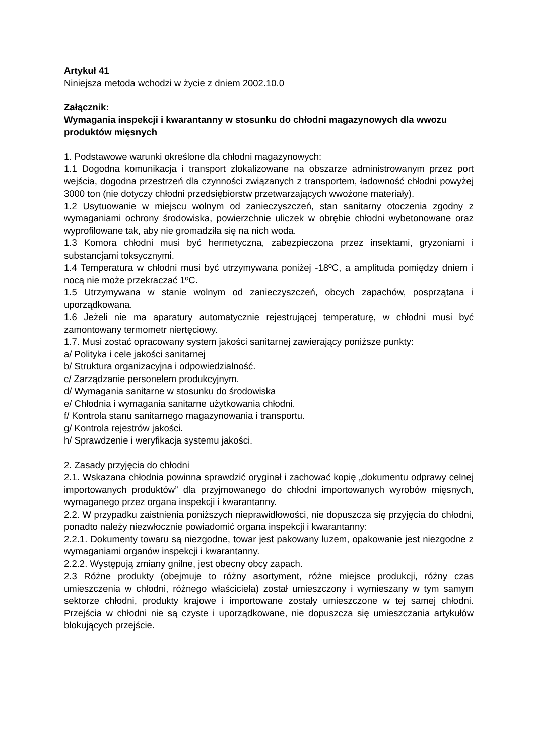Artykuł 41
Niniejsza metoda wchodzi w życie z dniem 2002.10.0
Załącznik:
Wymagania inspekcji i kwarantanny w stosunku do chłodni magazynowych dla wwozu produktów mięsnych
1. Podstawowe warunki określone dla chłodni magazynowych:
1.1 Dogodna komunikacja i transport zlokalizowane na obszarze administrowanym przez port wejścia, dogodna przestrzeń dla czynności związanych z transportem, ładowność chłodni powyżej 3000 ton (nie dotyczy chłodni przedsiębiorstw przetwarzających wwożone materiały).
1.2 Usytuowanie w miejscu wolnym od zanieczyszczeń, stan sanitarny otoczenia zgodny z wymaganiami ochrony środowiska, powierzchnie uliczek w obrębie chłodni wybetonowane oraz wyprofilowane tak, aby nie gromadziła się na nich woda.
1.3 Komora chłodni musi być hermetyczna, zabezpieczona przez insektami, gryzoniami i substancjami toksycznymi.
1.4 Temperatura w chłodni musi być utrzymywana poniżej -18ºC, a amplituda pomiędzy dniem i nocą nie może przekraczać 1ºC.
1.5 Utrzymywana w stanie wolnym od zanieczyszczeń, obcych zapachów, posprzątana i uporządkowana.
1.6 Jeżeli nie ma aparatury automatycznie rejestrującej temperaturę, w chłodni musi być zamontowany termometr niertęciowy.
1.7. Musi zostać opracowany system jakości sanitarnej zawierający poniższe punkty:
a/ Polityka i cele jakości sanitarnej
b/ Struktura organizacyjna i odpowiedzialność.
c/ Zarządzanie personelem produkcyjnym.
d/ Wymagania sanitarne w stosunku do środowiska
e/ Chłodnia i wymagania sanitarne użytkowania chłodni.
f/ Kontrola stanu sanitarnego magazynowania i transportu.
g/ Kontrola rejestrów jakości.
h/ Sprawdzenie i weryfikacja systemu jakości.
2. Zasady przyjęcia do chłodni
2.1. Wskazana chłodnia powinna sprawdzić oryginał i zachować kopię „dokumentu odprawy celnej importowanych produktów” dla przyjmowanego do chłodni importowanych wyrobów mięsnych, wymaganego przez organa inspekcji i kwarantanny.
2.2. W przypadku zaistnienia poniższych nieprawidłowości, nie dopuszcza się przyjęcia do chłodni, ponadto należy niezwłocznie powiadomić organa inspekcji i kwarantanny:
2.2.1. Dokumenty towaru są niezgodne, towar jest pakowany luzem, opakowanie jest niezgodne z wymaganiami organów inspekcji i kwarantanny.
2.2.2. Występują zmiany gnilne, jest obecny obcy zapach.
2.3 Różne produkty (obejmuje to różny asortyment, różne miejsce produkcji, różny czas umieszczenia w chłodni, różnego właściciela) został umieszczony i wymieszany w tym samym sektorze chłodni, produkty krajowe i importowane zostały umieszczone w tej samej chłodni. Przejścia w chłodni nie są czyste i uporządkowane, nie dopuszcza się umieszczania artykułów blokujących przejście.